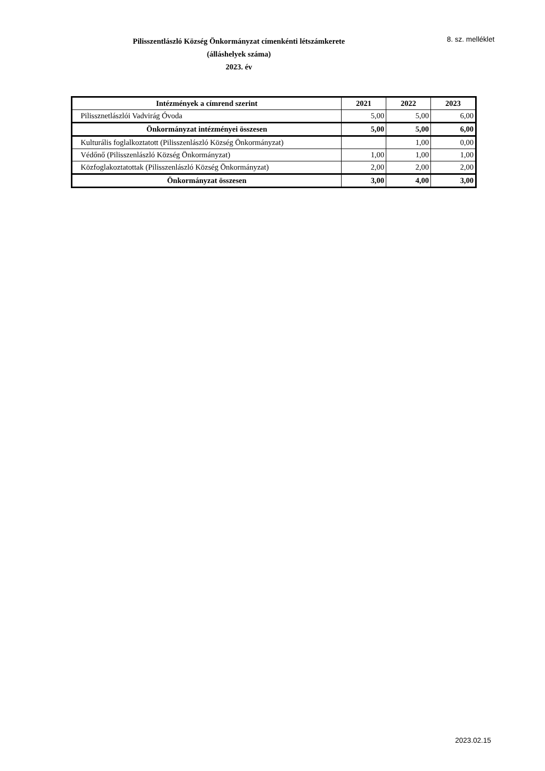Pilisszentlászló Község Önkormányzat címenkénti létszámkerete
(álláshelyek száma)
2023. év
8. sz. melléklet
| Intézmények a címrend szerint | 2021 | 2022 | 2023 |
| --- | --- | --- | --- |
| Pilissznetlászlói Vadvirág Óvoda | 5,00 | 5,00 | 6,00 |
| Önkormányzat intézményei összesen | 5,00 | 5,00 | 6,00 |
| Kulturális foglalkoztatott (Pilisszenlászló Község Önkormányzat) | | 1,00 | 0,00 |
| Védőnő (Pilisszenlászló Község Önkormányzat) | 1,00 | 1,00 | 1,00 |
| Közfoglakoztatottak (Pilisszenlászló Község Önkormányzat) | 2,00 | 2,00 | 2,00 |
| Önkormányzat összesen | 3,00 | 4,00 | 3,00 |
2023.02.15